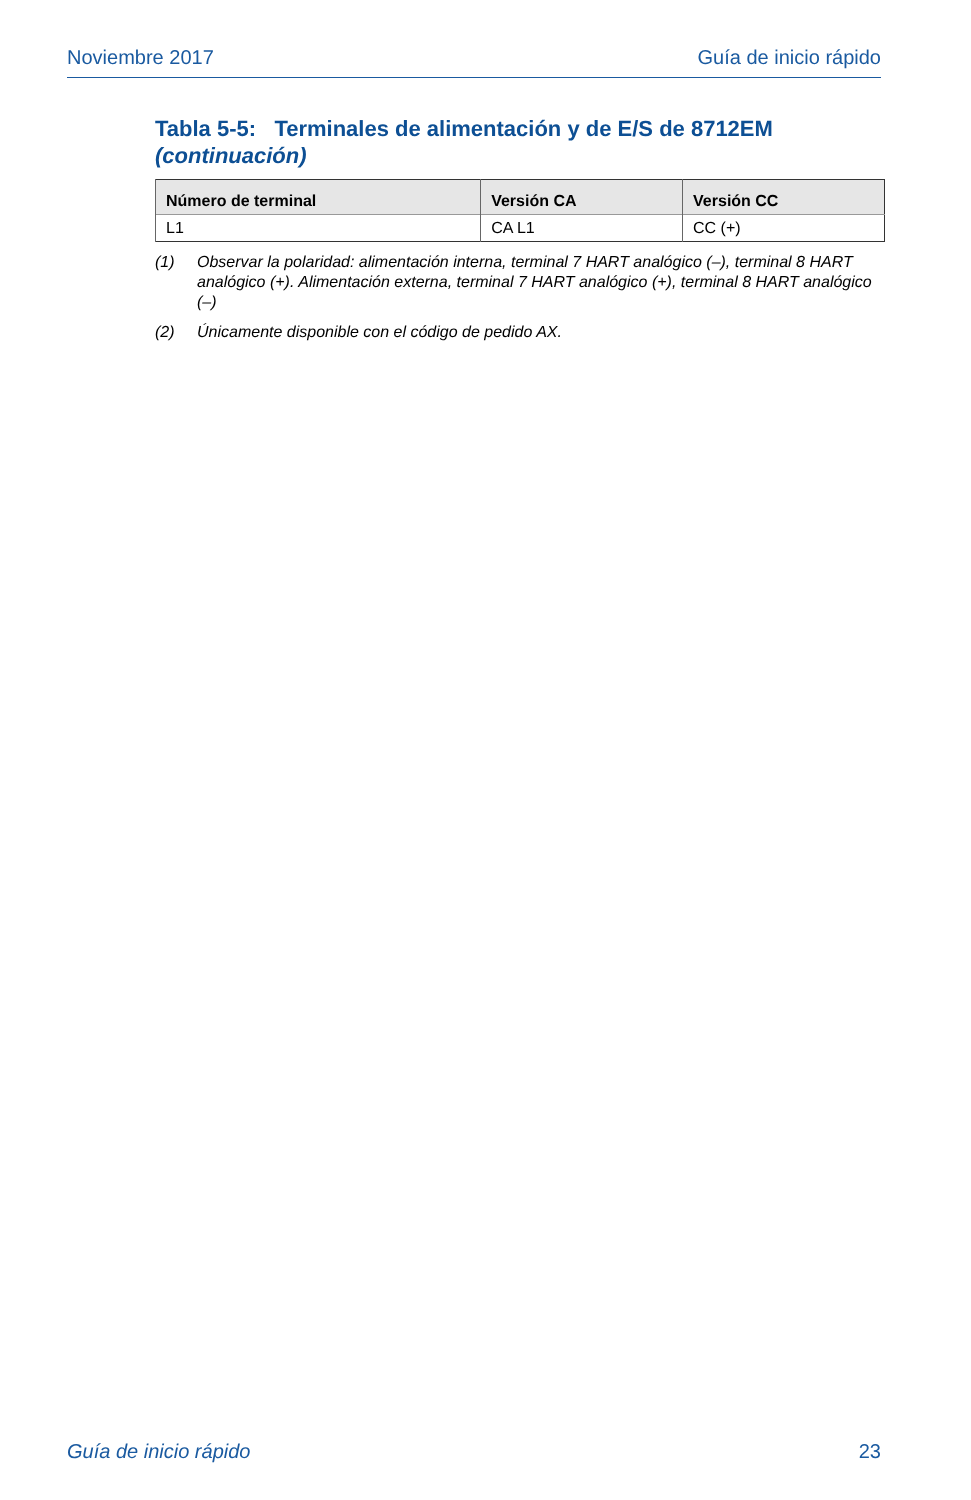Noviembre 2017 Guía de inicio rápido
Tabla 5-5: Terminales de alimentación y de E/S de 8712EM
(continuación)
| Número de terminal | Versión CA | Versión CC |
| --- | --- | --- |
| L1 | CA L1 | CC (+) |
(1) Observar la polaridad: alimentación interna, terminal 7 HART analógico (–), terminal 8 HART analógico (+). Alimentación externa, terminal 7 HART analógico (+), terminal 8 HART analógico (–)
(2) Únicamente disponible con el código de pedido AX.
Guía de inicio rápido 23